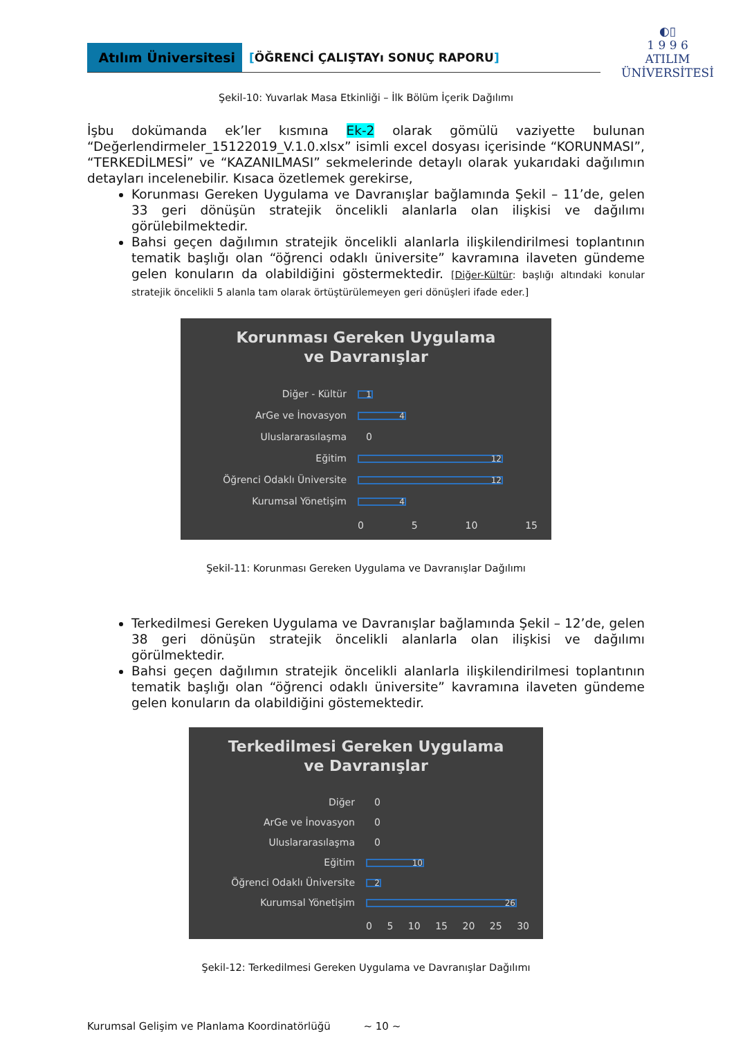Atılım Üniversitesi [ÖĞRENCİ ÇALIŞTAYı SONUÇ RAPORU]
◐▯
1 9 9 6
ATILIM
ÜNİVERSİTESİ
Şekil-10: Yuvarlak Masa Etkinliği – İlk Bölüm İçerik Dağılımı
İşbu dokümanda ek’ler kısmına Ek-2 olarak gömülü vaziyette bulunan “Değerlendirmeler_15122019_V.1.0.xlsx” isimli excel dosyası içerisinde “KORUNMASI”, “TERKEDİLMESİ” ve “KAZANILMASI” sekmelerinde detaylı olarak yukarıdaki dağılımın detayları incelenebilir. Kısaca özetlemek gerekirse,
Korunması Gereken Uygulama ve Davranışlar bağlamında Şekil – 11’de, gelen 33 geri dönüşün stratejik öncelikli alanlarla olan ilişkisi ve dağılımı görülebilmektedir.
Bahsi geçen dağılımın stratejik öncelikli alanlarla ilişkilendirilmesi toplantının tematik başlığı olan “öğrenci odaklı üniversite” kavramına ilaveten gündeme gelen konuların da olabildiğini göstermektedir. [Diğer-Kültür: başlığı altındaki konular stratejik öncelikli 5 alanla tam olarak örtüştürülemeyen geri dönüşleri ifade eder.]
Korunması Gereken Uygulama
ve Davranışlar
Diğer - Kültür
1
ArGe ve İnovasyon
4
Uluslararasılaşma 0
Eğitim
12
Öğrenci Odaklı Üniversite
12
Kurumsal Yönetişim
4
0 5 10 15
Şekil-11: Korunması Gereken Uygulama ve Davranışlar Dağılımı
Terkedilmesi Gereken Uygulama ve Davranışlar bağlamında Şekil – 12’de, gelen 38 geri dönüşün stratejik öncelikli alanlarla olan ilişkisi ve dağılımı görülmektedir.
Bahsi geçen dağılımın stratejik öncelikli alanlarla ilişkilendirilmesi toplantının tematik başlığı olan “öğrenci odaklı üniversite” kavramına ilaveten gündeme gelen konuların da olabildiğini göstemektedir.
Terkedilmesi Gereken Uygulama
ve Davranışlar
Diğer 0
ArGe ve İnovasyon 0
Uluslararasılaşma 0
Eğitim
10
Öğrenci Odaklı Üniversite
2
Kurumsal Yönetişim
26
0 5 10 15 20 25 30
Şekil-12: Terkedilmesi Gereken Uygulama ve Davranışlar Dağılımı
Kurumsal Gelişim ve Planlama Koordinatörlüğü ~ 10 ~